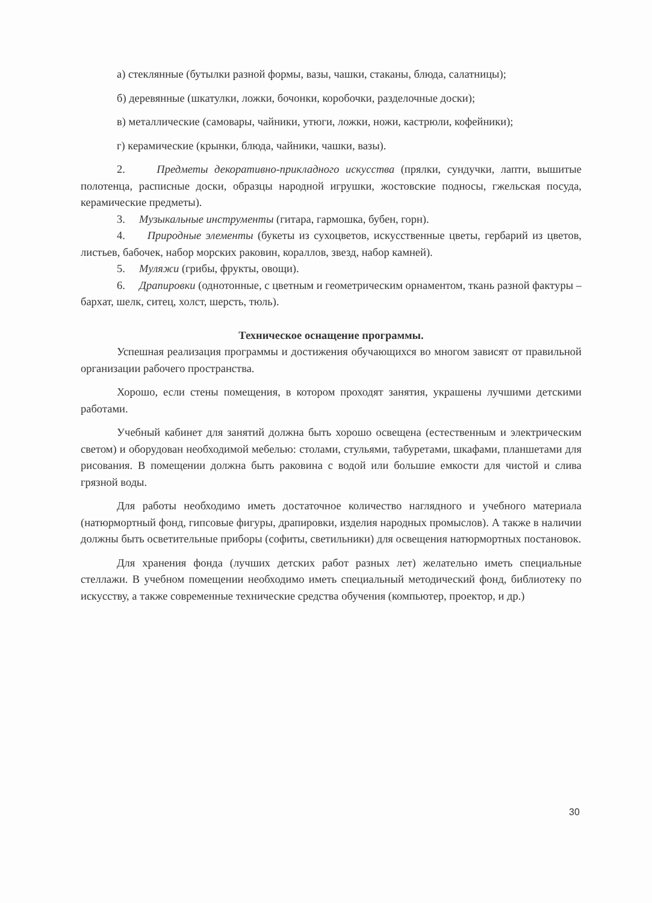а) стеклянные (бутылки разной формы, вазы, чашки, стаканы, блюда, салатницы);
б) деревянные (шкатулки, ложки, бочонки, коробочки, разделочные доски);
в) металлические (самовары, чайники, утюги, ложки, ножи, кастрюли, кофейники);
г) керамические (крынки, блюда, чайники, чашки, вазы).
2. Предметы декоративно-прикладного искусства (прялки, сундучки, лапти, вышитые полотенца, расписные доски, образцы народной игрушки, жостовские подносы, гжельская посуда, керамические предметы).
3. Музыкальные инструменты (гитара, гармошка, бубен, горн).
4. Природные элементы (букеты из сухоцветов, искусственные цветы, гербарий из цветов, листьев, бабочек, набор морских раковин, кораллов, звезд, набор камней).
5. Муляжи (грибы, фрукты, овощи).
6. Драпировки (однотонные, с цветным и геометрическим орнаментом, ткань разной фактуры – бархат, шелк, ситец, холст, шерсть, тюль).
Техническое оснащение программы.
Успешная реализация программы и достижения обучающихся во многом зависят от правильной организации рабочего пространства.
Хорошо, если стены помещения, в котором проходят занятия, украшены лучшими детскими работами.
Учебный кабинет для занятий должна быть хорошо освещена (естественным и электрическим светом) и оборудован необходимой мебелью: столами, стульями, табуретами, шкафами, планшетами для рисования. В помещении должна быть раковина с водой или большие емкости для чистой и слива грязной воды.
Для работы необходимо иметь достаточное количество наглядного и учебного материала (натюрмортный фонд, гипсовые фигуры, драпировки, изделия народных промыслов). А также в наличии должны быть осветительные приборы (софиты, светильники) для освещения натюрмортных постановок.
Для хранения фонда (лучших детских работ разных лет) желательно иметь специальные стеллажи. В учебном помещении необходимо иметь специальный методический фонд, библиотеку по искусству, а также современные технические средства обучения (компьютер, проектор, и др.)
30